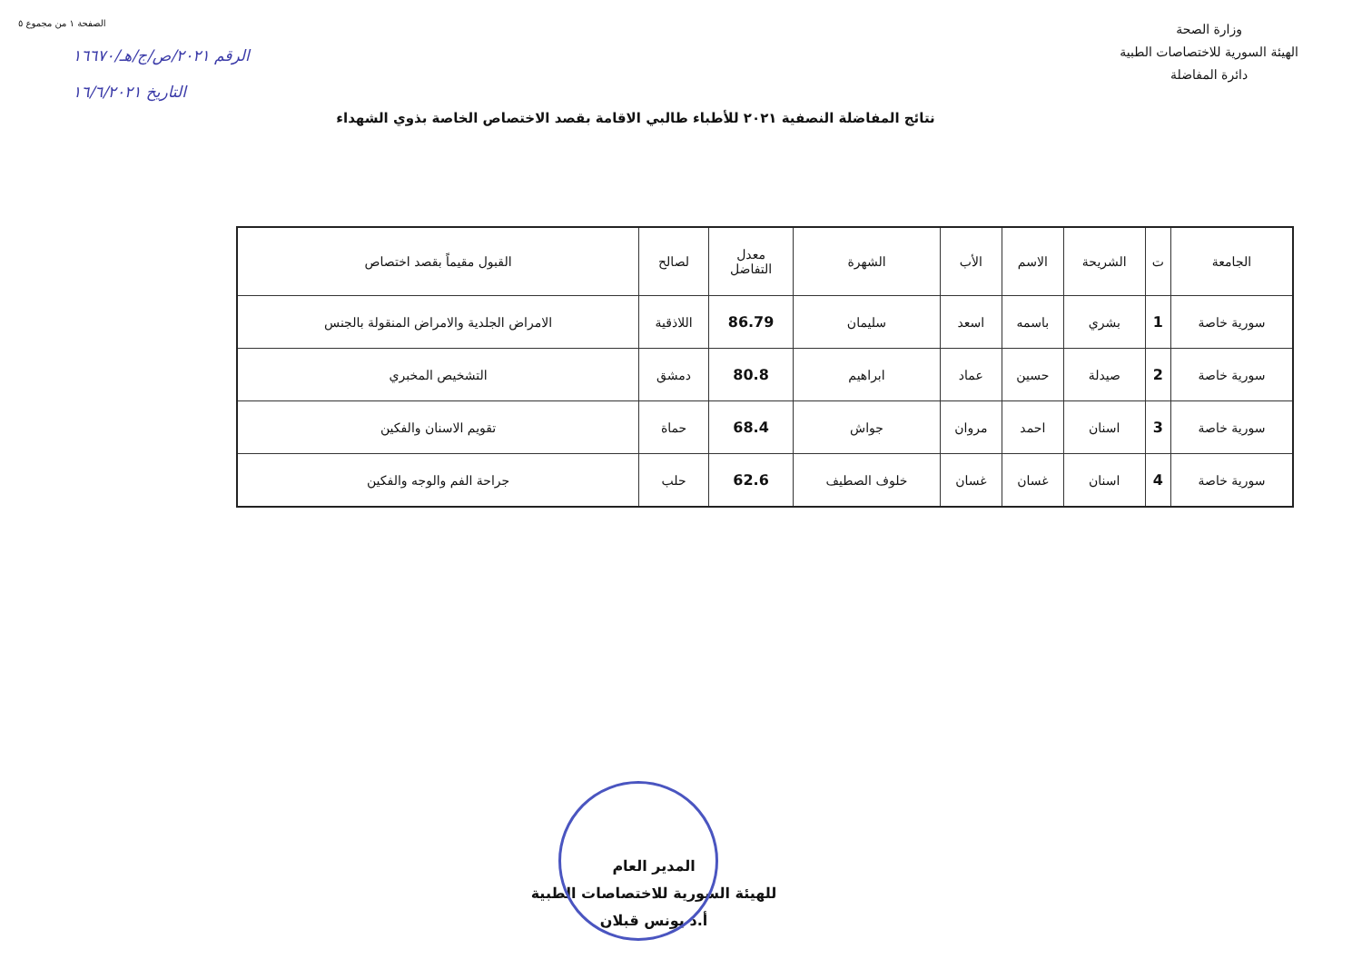وزارة الصحة
الهيئة السورية للاختصاصات الطبية
دائرة المفاضلة
الصفحة ١ من مجموع ٥
الرقم ٢٠٢١/ص/ج/هـ/١٦٦٧٠
التاريخ ١٦/٦/٢٠٢١
نتائج المفاضلة النصفية ٢٠٢١ للأطباء طالبي الاقامة بقصد الاختصاص الخاصة بذوي الشهداء
| الجامعة | ت | الشريحة | الاسم | الأب | الشهرة | معدل التفاضل | لصالح | القبول مقيماً بقصد اختصاص |
| --- | --- | --- | --- | --- | --- | --- | --- | --- |
| سورية خاصة | 1 | بشري | باسمه | اسعد | سليمان | 86.79 | اللاذقية | الامراض الجلدية والامراض المنقولة بالجنس |
| سورية خاصة | 2 | صيدلة | حسين | عماد | ابراهيم | 80.8 | دمشق | التشخيص المخبري |
| سورية خاصة | 3 | اسنان | احمد | مروان | جواش | 68.4 | حماة | تقويم الاسنان والفكين |
| سورية خاصة | 4 | اسنان | غسان | غسان | خلوف الصطيف | 62.6 | حلب | جراحة الفم والوجه والفكين |
المدير العام
للهيئة السورية للاختصاصات الطبية
أ.د يونس قبلان